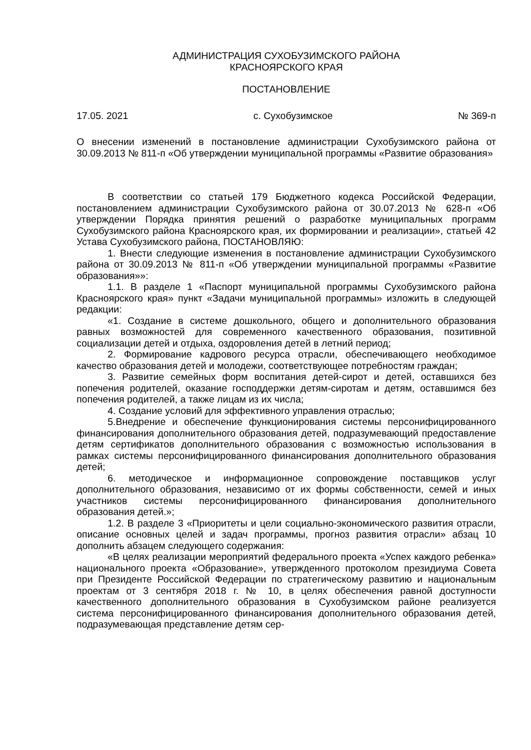АДМИНИСТРАЦИЯ СУХОБУЗИМСКОГО РАЙОНА
КРАСНОЯРСКОГО КРАЯ
ПОСТАНОВЛЕНИЕ
17.05. 2021 с. Сухобузимское № 369-п
О внесении изменений в постановление администрации Сухобузимского района от 30.09.2013 № 811-п «Об утверждении муниципальной программы «Развитие образования»
В соответствии со статьей 179 Бюджетного кодекса Российской Федерации, постановлением администрации Сухобузимского района от 30.07.2013 № 628-п «Об утверждении Порядка принятия решений о разработке муниципальных программ Сухобузимского района Красноярского края, их формировании и реализации», статьей 42 Устава Сухобузимского района, ПОСТАНОВЛЯЮ:
1. Внести следующие изменения в постановление администрации Сухобузимского района от 30.09.2013 № 811-п «Об утверждении муниципальной программы «Развитие образования»»:
1.1. В разделе 1 «Паспорт муниципальной программы Сухобузимского района Красноярского края» пункт «Задачи муниципальной программы» изложить в следующей редакции:
«1. Создание в системе дошкольного, общего и дополнительного образования равных возможностей для современного качественного образования, позитивной социализации детей и отдыха, оздоровления детей в летний период;
2. Формирование кадрового ресурса отрасли, обеспечивающего необходимое качество образования детей и молодежи, соответствующее потребностям граждан;
3. Развитие семейных форм воспитания детей-сирот и детей, оставшихся без попечения родителей, оказание господдержки детям-сиротам и детям, оставшимся без попечения родителей, а также лицам из их числа;
4. Создание условий для эффективного управления отраслью;
5.Внедрение и обеспечение функционирования системы персонифицированного финансирования дополнительного образования детей, подразумевающий предоставление детям сертификатов дополнительного образования с возможностью использования в рамках системы персонифицированного финансирования дополнительного образования детей;
6. методическое и информационное сопровождение поставщиков услуг дополнительного образования, независимо от их формы собственности, семей и иных участников системы персонифицированного финансирования дополнительного образования детей.»;
1.2. В разделе 3 «Приоритеты и цели социально-экономического развития отрасли, описание основных целей и задач программы, прогноз развития отрасли» абзац 10 дополнить абзацем следующего содержания:
«В целях реализации мероприятий федерального проекта «Успех каждого ребенка» национального проекта «Образование», утвержденного протоколом президиума Совета при Президенте Российской Федерации по стратегическому развитию и национальным проектам от 3 сентября 2018 г. № 10, в целях обеспечения равной доступности качественного дополнительного образования в Сухобузимском районе реализуется система персонифицированного финансирования дополнительного образования детей, подразумевающая представление детям сер-